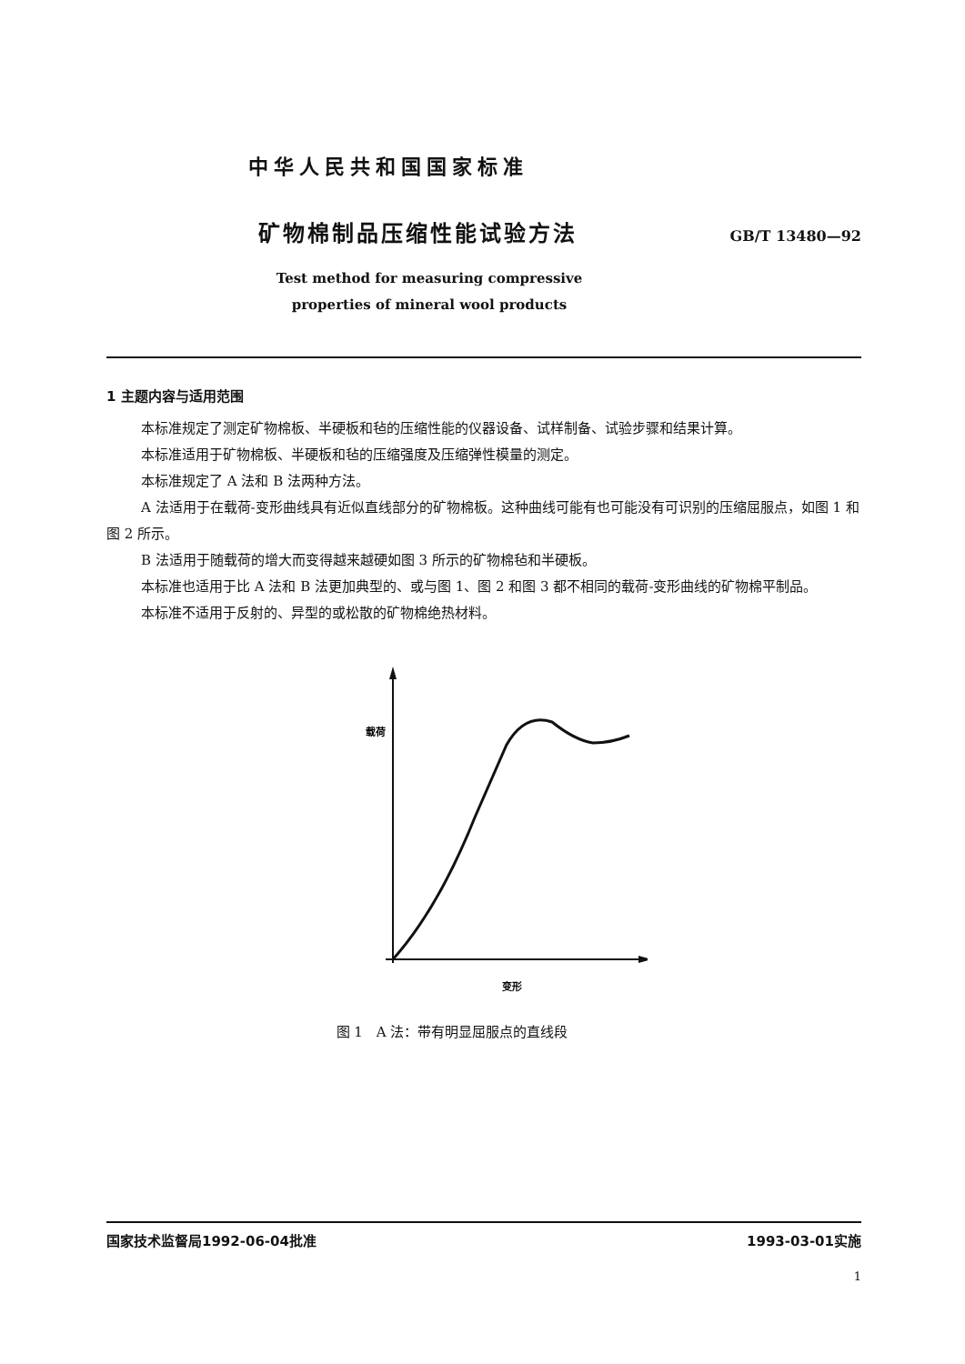中华人民共和国国家标准
矿物棉制品压缩性能试验方法
GB/T 13480—92
Test method for measuring compressive
properties of mineral wool products
1 主题内容与适用范围
本标准规定了测定矿物棉板、半硬板和毡的压缩性能的仪器设备、试样制备、试验步骤和结果计算。
本标准适用于矿物棉板、半硬板和毡的压缩强度及压缩弹性模量的测定。
本标准规定了 A 法和 B 法两种方法。
A 法适用于在载荷-变形曲线具有近似直线部分的矿物棉板。这种曲线可能有也可能没有可识别的压缩屈服点，如图 1 和图 2 所示。
B 法适用于随载荷的增大而变得越来越硬如图 3 所示的矿物棉毡和半硬板。
本标准也适用于比 A 法和 B 法更加典型的、或与图 1、图 2 和图 3 都不相同的载荷-变形曲线的矿物棉平制品。
本标准不适用于反射的、异型的或松散的矿物棉绝热材料。
载荷
变形
图 1　A 法：带有明显屈服点的直线段
国家技术监督局1992-06-04批准 1993-03-01实施
1